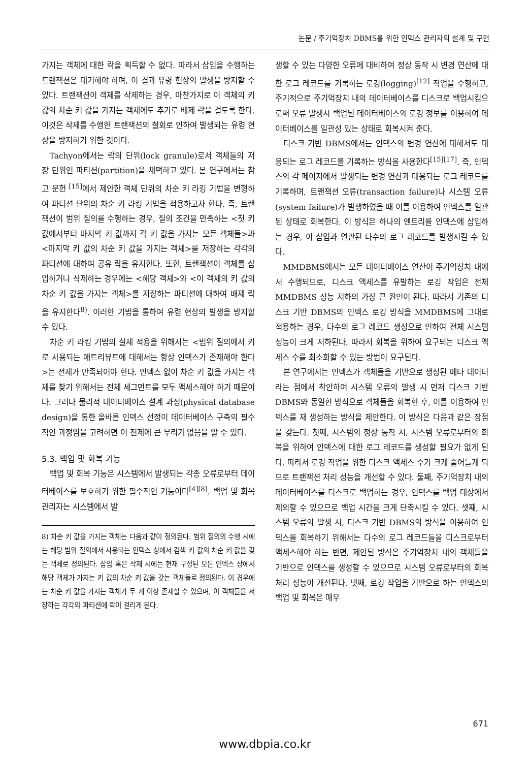논문 / 주기억장치 DBMS를 위한 인덱스 관리자의 설계 및 구현
가지는 객체에 대한 락을 획득할 수 없다. 따라서 삽입을 수행하는 트랜잭션은 대기해야 하며, 이 결과 유령 현상의 발생을 방지할 수 있다. 트랜잭션이 객체를 삭제하는 경우, 마찬가지로 이 객체의 키 값의 차순 키 값을 가지는 객체에도 추가로 배제 락을 걸도록 한다. 이것은 삭제를 수행한 트랜잭션의 철회로 인하여 발생되는 유령 현상을 방지하기 위한 것이다.
Tachyon에서는 락의 단위(lock granule)로서 객체들의 저장 단위인 파티션(partition)을 채택하고 있다. 본 연구에서는 참고 문헌 <sup>[15]</sup>에서 제안한 객체 단위의 차순 키 라킹 기법을 변형하여 파티션 단위의 차순 키 라킹 기법을 적용하고자 한다. 즉, 트랜잭션이 범위 질의를 수행하는 경우, 질의 조건을 만족하는 <첫 키 값에서부터 마지막 키 값까지 각 키 값을 가지는 모든 객체들>과 <마지막 키 값의 차순 키 값을 가지는 객체>를 저장하는 각각의 파티션에 대하여 공유 락을 유지한다. 또한, 트랜잭션이 객체를 삽입하거나 삭제하는 경우에는 <해당 객체>와 <이 객체의 키 값의 차순 키 값을 가지는 객체>를 저장하는 파티션에 대하여 배제 락을 유지한다<sup>8)</sup>. 이러한 기법을 통하여 유령 현상의 발생을 방지할 수 있다.
차순 키 라킹 기법의 실제 적용을 위해서는 <범위 질의에서 키로 사용되는 애트리뷰트에 대해서는 항상 인덱스가 존재해야 한다>는 전제가 만족되어야 한다. 인덱스 없이 차순 키 값을 가지는 객체를 찾기 위해서는 전체 세그먼트를 모두 액세스해야 하기 때문이다. 그러나 물리적 데이터베이스 설계 과정(physical database design)을 통한 올바른 인덱스 선정이 데이터베이스 구축의 필수적인 과정임을 고려하면 이 전제에 큰 무리가 없음을 알 수 있다.
5.3. 백업 및 회복 기능
백업 및 회복 기능은 시스템에서 발생되는 각종 오류로부터 데이터베이스를 보호하기 위한 필수적인 기능이다<sup>[4][8]</sup>. 백업 및 회복 관리자는 시스템에서 발
8) 차순 키 값을 가지는 객체는 다음과 같이 정의된다. 범위 질의의 수행 시에는 해당 범위 질의에서 사용되는 인덱스 상에서 검색 키 값의 차순 키 값을 갖는 객체로 정의된다. 삽입 혹은 삭제 시에는 현재 구성된 모든 인덱스 상에서 해당 객체가 가지는 키 값의 차순 키 값을 갖는 객체들로 정의된다. 이 경우에는 차순 키 값을 가지는 객체가 두 개 이상 존재할 수 있으며, 이 객체들을 저장하는 각각의 파티션에 락이 걸리게 된다.
생할 수 있는 다양한 오류에 대비하여 정상 동작 시 변경 연산에 대한 로그 레코드를 기록하는 로깅(logging)<sup>[12]</sup> 작업을 수행하고, 주기적으로 주기억장치 내의 데이터베이스를 디스크로 백업시킴으로써 오류 발생시 백업된 데이터베이스와 로깅 정보를 이용하여 데이터베이스를 일관성 있는 상태로 회복시켜 준다.
디스크 기반 DBMS에서는 인덱스의 변경 연산에 대해서도 대응되는 로그 레코드를 기록하는 방식을 사용한다<sup>[15][17]</sup>. 즉, 인덱스의 각 페이지에서 발생되는 변경 연산과 대응되는 로그 레코드를 기록하며, 트랜잭션 오류(transaction failure)나 시스템 오류(system failure)가 발생하였을 때 이를 이용하여 인덱스를 일관된 상태로 회복한다. 이 방식은 하나의 엔트리를 인덱스에 삽입하는 경우, 이 삽입과 연관된 다수의 로그 레코드를 발생시킬 수 있다.
MMDBMS에서는 모든 데이터베이스 연산이 주기억장치 내에서 수행되므로, 디스크 액세스를 유발하는 로깅 작업은 전체 MMDBMS 성능 저하의 가장 큰 원인이 된다. 따라서 기존의 디스크 기반 DBMS의 인덱스 로깅 방식을 MMDBMS에 그대로 적용하는 경우, 다수의 로그 레코드 생성으로 인하여 전체 시스템 성능이 크게 저하된다. 따라서 회복을 위하여 요구되는 디스크 액세스 수를 최소화할 수 있는 방법이 요구된다.
본 연구에서는 인덱스가 객체들을 기반으로 생성된 메타 데이터라는 점에서 착안하여 시스템 오류의 발생 시 먼저 디스크 기반 DBMS와 동일한 방식으로 객체들을 회복한 후, 이를 이용하여 인덱스를 재 생성하는 방식을 제안한다. 이 방식은 다음과 같은 장점을 갖는다. 첫째, 시스템의 정상 동작 시, 시스템 오류로부터의 회복을 위하여 인덱스에 대한 로그 레코드를 생성할 필요가 없게 된다. 따라서 로깅 작업을 위한 디스크 액세스 수가 크게 줄어들게 되므로 트랜잭션 처리 성능을 개선할 수 있다. 둘째, 주기억장치 내의 데이터베이스를 디스크로 백업하는 경우, 인덱스를 백업 대상에서 제외할 수 있으므로 백업 시간을 크게 단축시킬 수 있다. 셋째, 시스템 오류의 발생 시, 디스크 기반 DBMS의 방식을 이용하여 인덱스를 회복하기 위해서는 다수의 로그 레코드들을 디스크로부터 액세스해야 하는 반면, 제안된 방식은 주기억장치 내의 객체들을 기반으로 인덱스를 생성할 수 있으므로 시스템 오류로부터의 회복 처리 성능이 개선된다. 넷째, 로깅 작업을 기반으로 하는 인덱스의 백업 및 회복은 매우
671
www.dbpia.co.kr